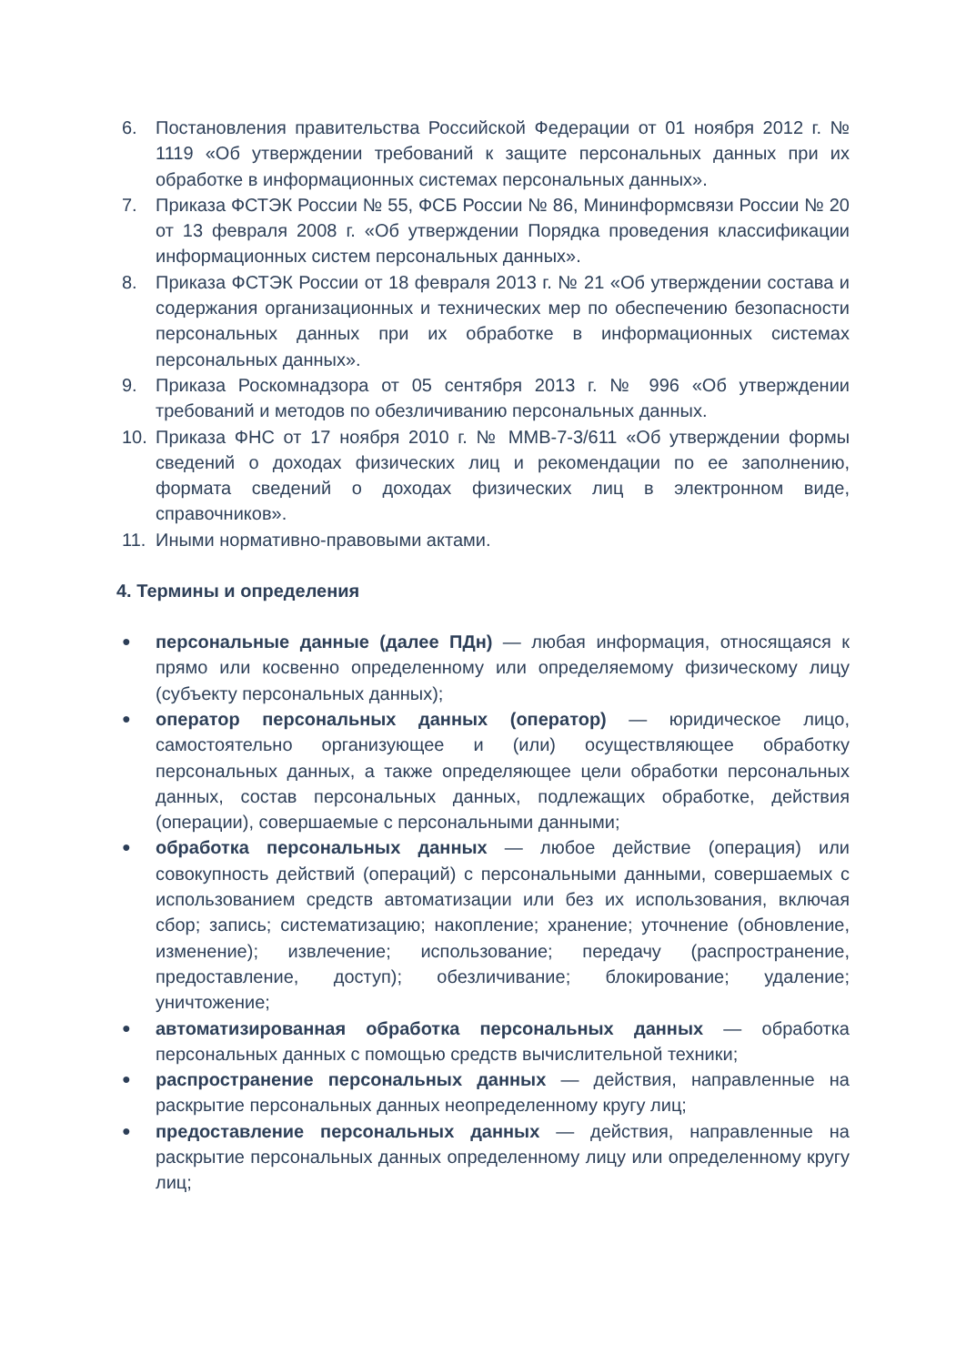6. Постановления правительства Российской Федерации от 01 ноября 2012 г. № 1119 «Об утверждении требований к защите персональных данных при их обработке в информационных системах персональных данных».
7. Приказа ФСТЭК России № 55, ФСБ России № 86, Мининформсвязи России № 20 от 13 февраля 2008 г. «Об утверждении Порядка проведения классификации информационных систем персональных данных».
8. Приказа ФСТЭК России от 18 февраля 2013 г. № 21 «Об утверждении состава и содержания организационных и технических мер по обеспечению безопасности персональных данных при их обработке в информационных системах персональных данных».
9. Приказа Роскомнадзора от 05 сентября 2013 г. № 996 «Об утверждении требований и методов по обезличиванию персональных данных.
10. Приказа ФНС от 17 ноября 2010 г. № ММВ-7-3/611 «Об утверждении формы сведений о доходах физических лиц и рекомендации по ее заполнению, формата сведений о доходах физических лиц в электронном виде, справочников».
11. Иными нормативно-правовыми актами.
4. Термины и определения
●
персональные данные (далее ПДн) — любая информация, относящаяся к прямо или косвенно определенному или определяемому физическому лицу (субъекту персональных данных);
●
оператор персональных данных (оператор) — юридическое лицо, самостоятельно организующее и (или) осуществляющее обработку персональных данных, а также определяющее цели обработки персональных данных, состав персональных данных, подлежащих обработке, действия (операции), совершаемые с персональными данными;
●
обработка персональных данных — любое действие (операция) или совокупность действий (операций) с персональными данными, совершаемых с использованием средств автоматизации или без их использования, включая сбор; запись; систематизацию; накопление; хранение; уточнение (обновление, изменение); извлечение; использование; передачу (распространение, предоставление, доступ); обезличивание; блокирование; удаление; уничтожение;
●
автоматизированная обработка персональных данных — обработка персональных данных с помощью средств вычислительной техники;
●
распространение персональных данных — действия, направленные на раскрытие персональных данных неопределенному кругу лиц;
●
предоставление персональных данных — действия, направленные на раскрытие персональных данных определенному лицу или определенному кругу лиц;